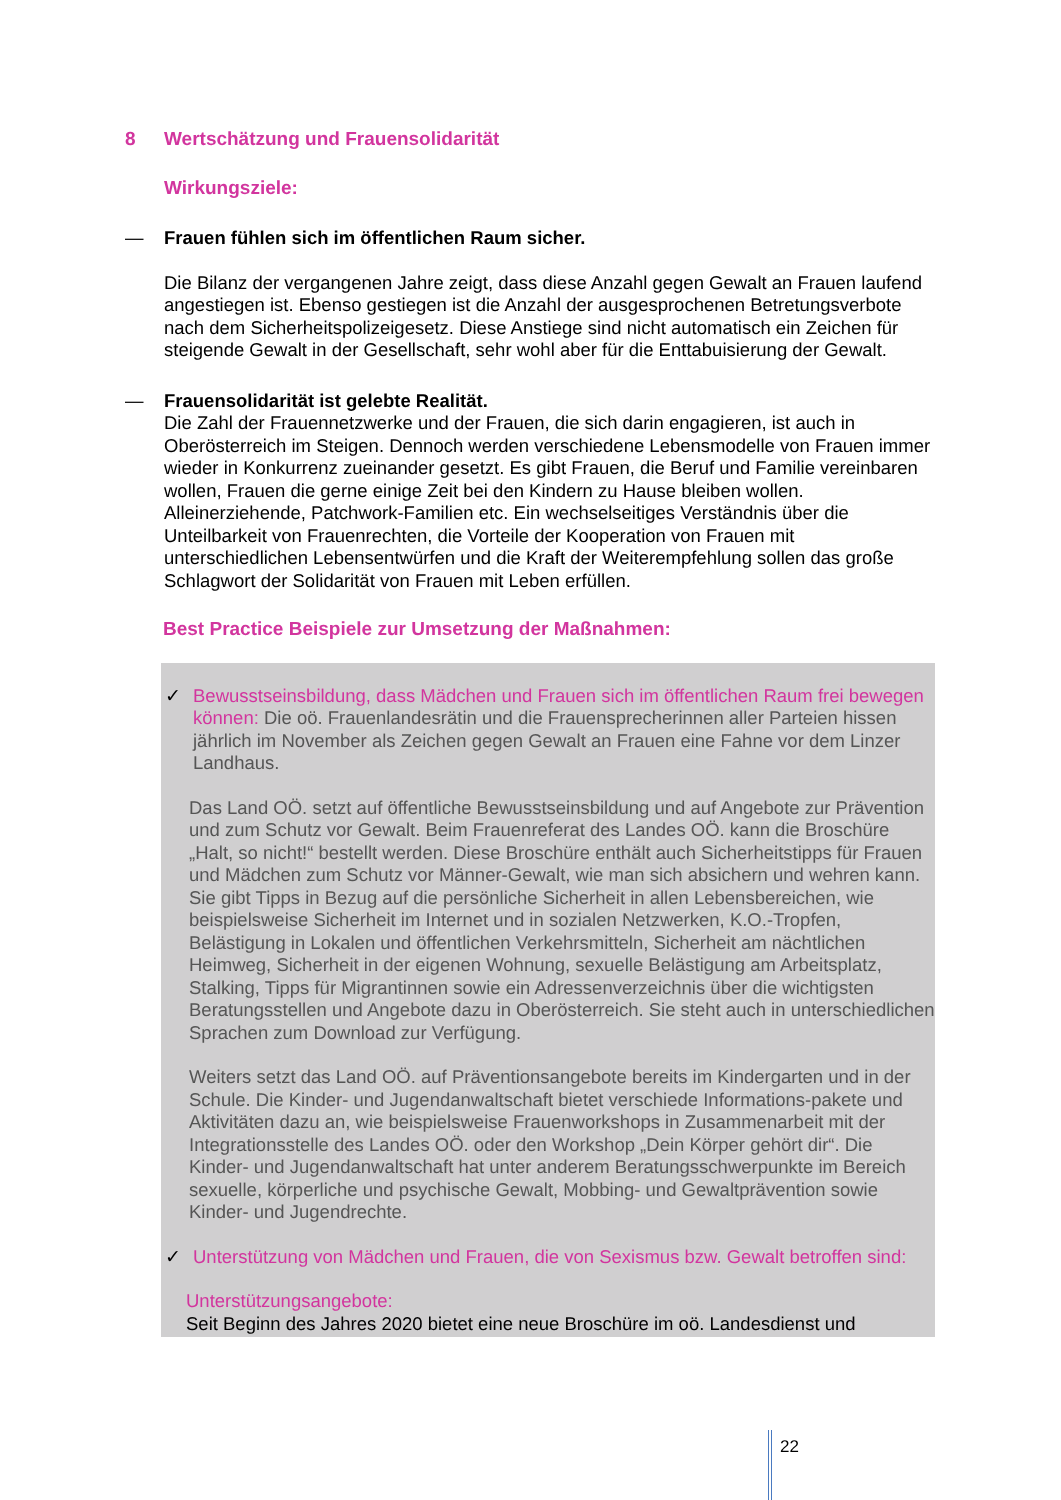8 Wertschätzung und Frauensolidarität
Wirkungsziele:
— Frauen fühlen sich im öffentlichen Raum sicher.
Die Bilanz der vergangenen Jahre zeigt, dass diese Anzahl gegen Gewalt an Frauen laufend angestiegen ist. Ebenso gestiegen ist die Anzahl der ausgesprochenen Betretungsverbote nach dem Sicherheitspolizeigesetz. Diese Anstiege sind nicht automatisch ein Zeichen für steigende Gewalt in der Gesellschaft, sehr wohl aber für die Enttabuisierung der Gewalt.
— Frauensolidarität ist gelebte Realität.
Die Zahl der Frauennetzwerke und der Frauen, die sich darin engagieren, ist auch in Oberösterreich im Steigen. Dennoch werden verschiedene Lebensmodelle von Frauen immer wieder in Konkurrenz zueinander gesetzt. Es gibt Frauen, die Beruf und Familie vereinbaren wollen, Frauen die gerne einige Zeit bei den Kindern zu Hause bleiben wollen. Alleinerziehende, Patchwork-Familien etc. Ein wechselseitiges Verständnis über die Unteilbarkeit von Frauenrechten, die Vorteile der Kooperation von Frauen mit unterschiedlichen Lebensentwürfen und die Kraft der Weiterempfehlung sollen das große Schlagwort der Solidarität von Frauen mit Leben erfüllen.
Best Practice Beispiele zur Umsetzung der Maßnahmen:
✓ Bewusstseinsbildung, dass Mädchen und Frauen sich im öffentlichen Raum frei bewegen können: Die oö. Frauenlandesrätin und die Frauensprecherinnen aller Parteien hissen jährlich im November als Zeichen gegen Gewalt an Frauen eine Fahne vor dem Linzer Landhaus.
Das Land OÖ. setzt auf öffentliche Bewusstseinsbildung und auf Angebote zur Prävention und zum Schutz vor Gewalt. Beim Frauenreferat des Landes OÖ. kann die Broschüre „Halt, so nicht!“ bestellt werden. Diese Broschüre enthält auch Sicherheitstipps für Frauen und Mädchen zum Schutz vor Männer-Gewalt, wie man sich absichern und wehren kann. Sie gibt Tipps in Bezug auf die persönliche Sicherheit in allen Lebensbereichen, wie beispielsweise Sicherheit im Internet und in sozialen Netzwerken, K.O.-Tropfen, Belästigung in Lokalen und öffentlichen Verkehrsmitteln, Sicherheit am nächtlichen Heimweg, Sicherheit in der eigenen Wohnung, sexuelle Belästigung am Arbeitsplatz, Stalking, Tipps für Migrantinnen sowie ein Adressenverzeichnis über die wichtigsten Beratungsstellen und Angebote dazu in Oberösterreich. Sie steht auch in unterschiedlichen Sprachen zum Download zur Verfügung.
Weiters setzt das Land OÖ. auf Präventionsangebote bereits im Kindergarten und in der Schule. Die Kinder- und Jugendanwaltschaft bietet verschiede Informations-pakete und Aktivitäten dazu an, wie beispielsweise Frauenworkshops in Zusammenarbeit mit der Integrationsstelle des Landes OÖ. oder den Workshop „Dein Körper gehört dir“. Die Kinder- und Jugendanwaltschaft hat unter anderem Beratungsschwerpunkte im Bereich sexuelle, körperliche und psychische Gewalt, Mobbing- und Gewaltprävention sowie Kinder- und Jugendrechte.
✓ Unterstützung von Mädchen und Frauen, die von Sexismus bzw. Gewalt betroffen sind:
Unterstützungsangebote:
Seit Beginn des Jahres 2020 bietet eine neue Broschüre im oö. Landesdienst und
22